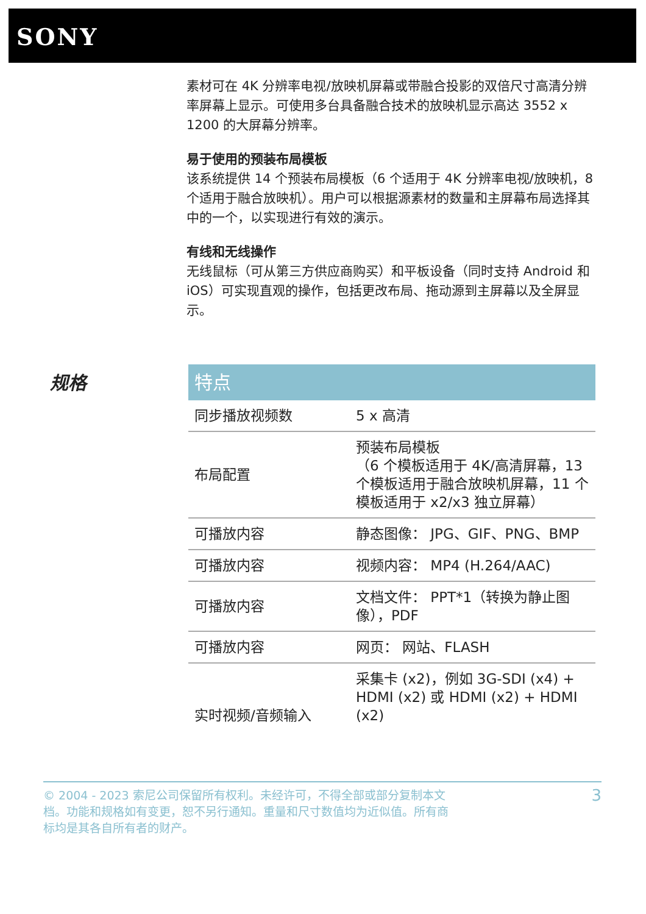SONY
素材可在 4K 分辨率电视/放映机屏幕或带融合投影的双倍尺寸高清分辨率屏幕上显示。可使用多台具备融合技术的放映机显示高达 3552 x 1200 的大屏幕分辨率。
易于使用的预装布局模板
该系统提供 14 个预装布局模板（6 个适用于 4K 分辨率电视/放映机，8 个适用于融合放映机）。用户可以根据源素材的数量和主屏幕布局选择其中的一个，以实现进行有效的演示。
有线和无线操作
无线鼠标（可从第三方供应商购买）和平板设备（同时支持 Android 和 iOS）可实现直观的操作，包括更改布局、拖动源到主屏幕以及全屏显示。
规格
| 特点 | |
| --- | --- |
| 同步播放视频数 | 5 x 高清 |
| 布局配置 | 预装布局模板 （6 个模板适用于 4K/高清屏幕，13 个模板适用于融合放映机屏幕，11 个模板适用于 x2/x3 独立屏幕） |
| 可播放内容 | 静态图像： JPG、GIF、PNG、BMP |
| 可播放内容 | 视频内容： MP4 (H.264/AAC) |
| 可播放内容 | 文档文件： PPT*1（转换为静止图像），PDF |
| 可播放内容 | 网页： 网站、FLASH |
| 实时视频/音频输入 | 采集卡 (x2)，例如 3G-SDI (x4) + HDMI (x2) 或 HDMI (x2) + HDMI (x2) |
© 2004 - 2023 索尼公司保留所有权利。未经许可，不得全部或部分复制本文档。功能和规格如有变更，恕不另行通知。重量和尺寸数值均为近似值。所有商标均是其各自所有者的财产。
3